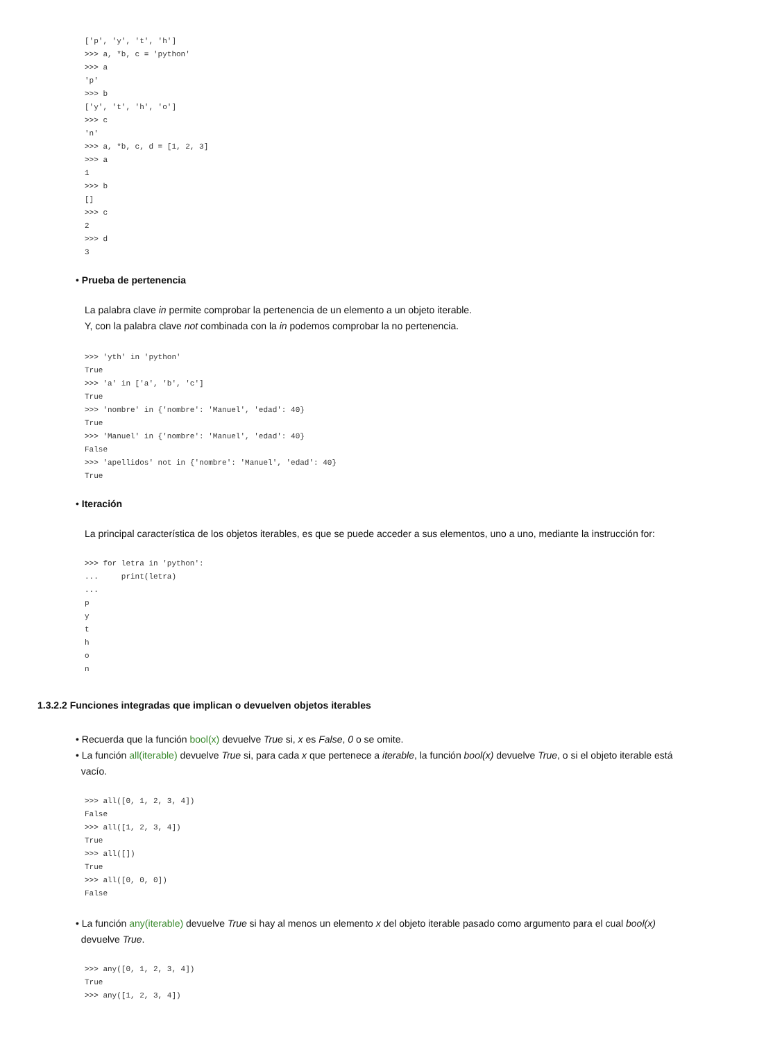['p', 'y', 't', 'h']
>>> a, *b, c = 'python'
>>> a
'p'
>>> b
['y', 't', 'h', 'o']
>>> c
'n'
>>> a, *b, c, d = [1, 2, 3]
>>> a
1
>>> b
[]
>>> c
2
>>> d
3
• Prueba de pertenencia
La palabra clave in permite comprobar la pertenencia de un elemento a un objeto iterable.
Y, con la palabra clave not combinada con la in podemos comprobar la no pertenencia.
>>> 'yth' in 'python'
True
>>> 'a' in ['a', 'b', 'c']
True
>>> 'nombre' in {'nombre': 'Manuel', 'edad': 40}
True
>>> 'Manuel' in {'nombre': 'Manuel', 'edad': 40}
False
>>> 'apellidos' not in {'nombre': 'Manuel', 'edad': 40}
True
• Iteración
La principal característica de los objetos iterables, es que se puede acceder a sus elementos, uno a uno, mediante la instrucción for:
>>> for letra in 'python':
...     print(letra)
...
p
y
t
h
o
n
1.3.2.2 Funciones integradas que implican o devuelven objetos iterables
• Recuerda que la función bool(x) devuelve True si, x es False, 0 o se omite.
• La función all(iterable) devuelve True si, para cada x que pertenece a iterable, la función bool(x) devuelve True, o si el objeto iterable está
vacío.
>>> all([0, 1, 2, 3, 4])
False
>>> all([1, 2, 3, 4])
True
>>> all([])
True
>>> all([0, 0, 0])
False
• La función any(iterable) devuelve True si hay al menos un elemento x del objeto iterable pasado como argumento para el cual bool(x)
devuelve True.
>>> any([0, 1, 2, 3, 4])
True
>>> any([1, 2, 3, 4])